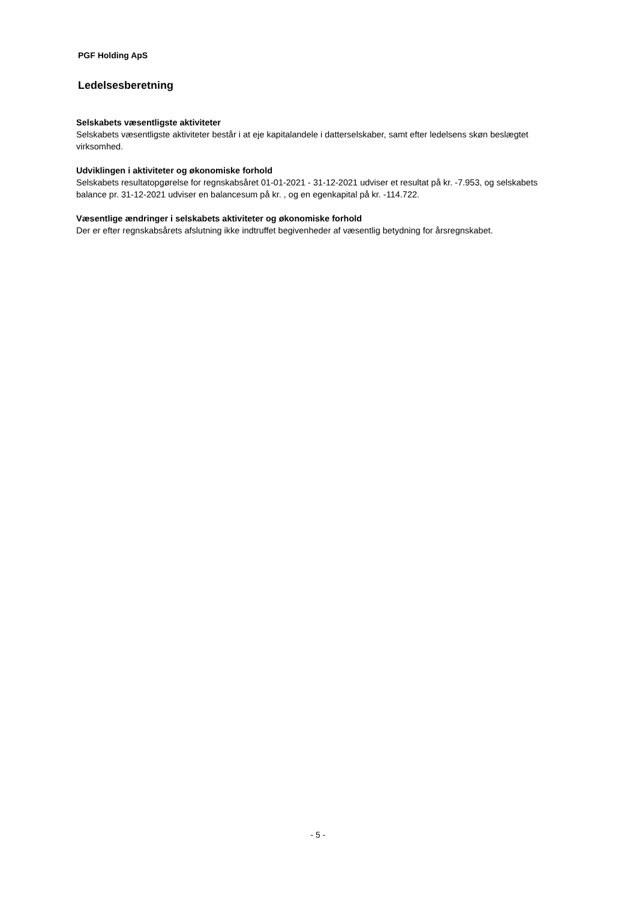PGF Holding ApS
Ledelsesberetning
Selskabets væsentligste aktiviteter
Selskabets væsentligste aktiviteter består i at eje kapitalandele i datterselskaber, samt efter ledelsens skøn beslægtet virksomhed.
Udviklingen i aktiviteter og økonomiske forhold
Selskabets resultatopgørelse for regnskabsåret 01-01-2021 - 31-12-2021 udviser et resultat på kr. -7.953, og selskabets balance pr. 31-12-2021 udviser en balancesum på kr. , og en egenkapital på kr. -114.722.
Væsentlige ændringer i selskabets aktiviteter og økonomiske forhold
Der er efter regnskabsårets afslutning ikke indtruffet begivenheder af væsentlig betydning for årsregnskabet.
- 5 -